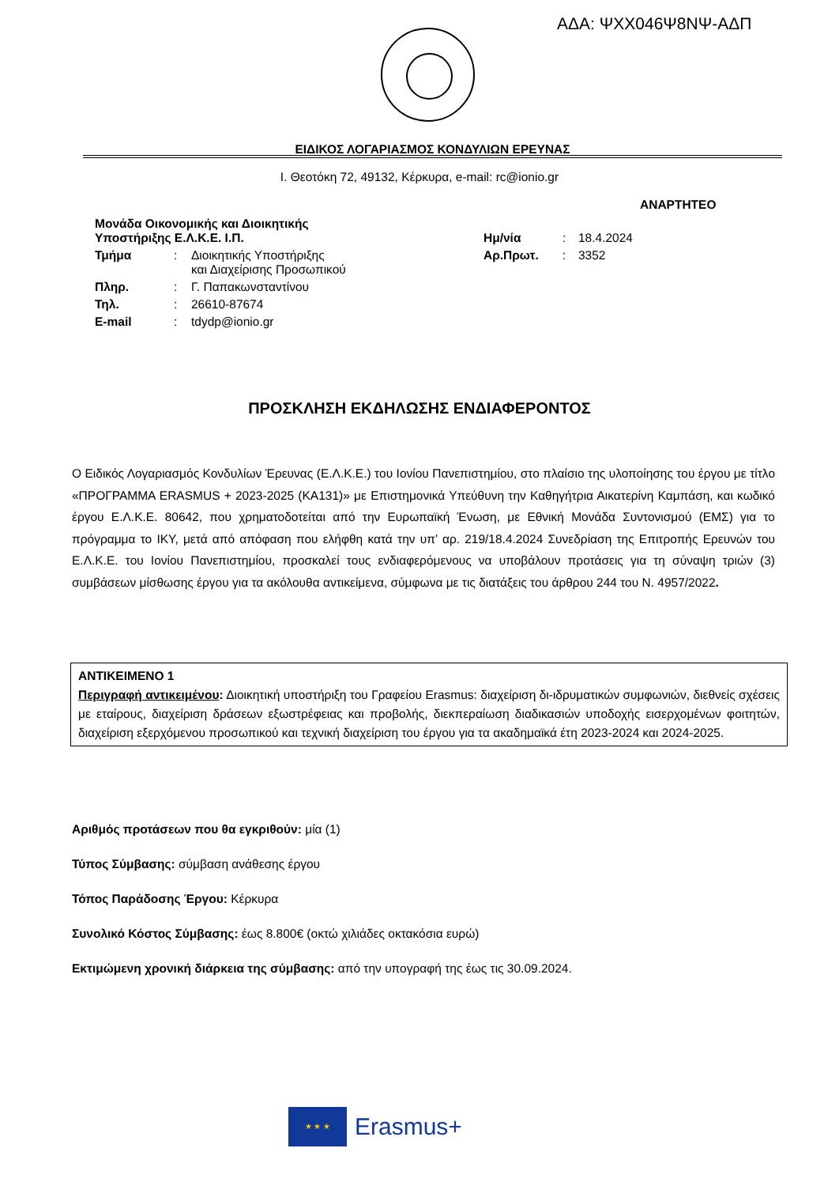ΑΔΑ: ΨΧΧ046Ψ8ΝΨ-ΑΔΠ
ΕΙΔΙΚΟΣ ΛΟΓΑΡΙΑΣΜΟΣ ΚΟΝΔΥΛΙΩΝ ΕΡΕΥΝΑΣ
Ι. Θεοτόκη 72, 49132, Κέρκυρα, e-mail: rc@ionio.gr
ΑΝΑΡΤΗΤΕΟ
| Μονάδα Οικονομικής και Διοικητικής Υποστήριξης Ε.Λ.Κ.Ε. Ι.Π. | | | Ημ/νία | : | 18.4.2024 |
| Τμήμα | : | Διοικητικής Υποστήριξης και Διαχείρισης Προσωπικού | Αρ.Πρωτ. | : | 3352 |
| Πληρ. | : | Γ. Παπακωνσταντίνου | | | |
| Τηλ. | : | 26610-87674 | | | |
| E-mail | : | tdydp@ionio.gr | | | |
ΠΡΟΣΚΛΗΣΗ ΕΚΔΗΛΩΣΗΣ ΕΝΔΙΑΦΕΡΟΝΤΟΣ
Ο Ειδικός Λογαριασμός Κονδυλίων Έρευνας (Ε.Λ.Κ.Ε.) του Ιονίου Πανεπιστημίου, στο πλαίσιο της υλοποίησης του έργου με τίτλο «ΠΡΟΓΡΑΜΜΑ ERASMUS + 2023-2025 (KA131)» με Επιστημονικά Υπεύθυνη την Καθηγήτρια Αικατερίνη Καμπάση, και κωδικό έργου Ε.Λ.Κ.Ε. 80642, που χρηματοδοτείται από την Ευρωπαϊκή Ένωση, με Εθνική Μονάδα Συντονισμού (ΕΜΣ) για το πρόγραμμα το ΙΚΥ, μετά από απόφαση που ελήφθη κατά την υπ’ αρ. 219/18.4.2024 Συνεδρίαση της Επιτροπής Ερευνών του Ε.Λ.Κ.Ε. του Ιονίου Πανεπιστημίου, προσκαλεί τους ενδιαφερόμενους να υποβάλουν προτάσεις για τη σύναψη τριών (3) συμβάσεων μίσθωσης έργου για τα ακόλουθα αντικείμενα, σύμφωνα με τις διατάξεις του άρθρου 244 του Ν. 4957/2022.
ΑΝΤΙΚΕΙΜΕΝΟ 1
Περιγραφή αντικειμένου: Διοικητική υποστήριξη του Γραφείου Erasmus: διαχείριση δι-ιδρυματικών συμφωνιών, διεθνείς σχέσεις με εταίρους, διαχείριση δράσεων εξωστρέφειας και προβολής, διεκπεραίωση διαδικασιών υποδοχής εισερχομένων φοιτητών, διαχείριση εξερχόμενου προσωπικού και τεχνική διαχείριση του έργου για τα ακαδημαϊκά έτη 2023-2024 και 2024-2025.
Αριθμός προτάσεων που θα εγκριθούν: μία (1)
Τύπος Σύμβασης: σύμβαση ανάθεσης έργου
Τόπος Παράδοσης Έργου: Κέρκυρα
Συνολικό Κόστος Σύμβασης: έως 8.800€ (οκτώ χιλιάδες οκτακόσια ευρώ)
Εκτιμώμενη χρονική διάρκεια της σύμβασης: από την υπογραφή της έως τις 30.09.2024.
★ ★ ★
Erasmus+